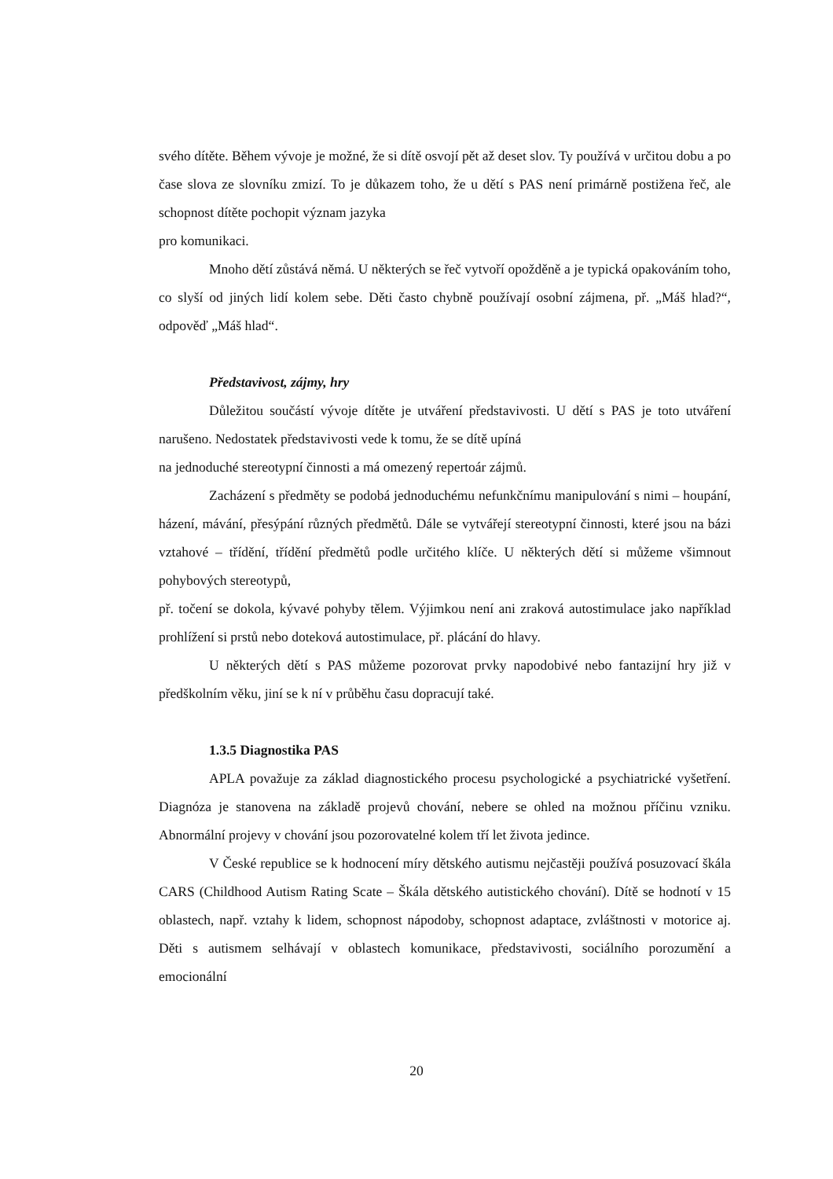svého dítěte. Během vývoje je možné, že si dítě osvojí pět až deset slov. Ty používá v určitou dobu a po čase slova ze slovníku zmizí. To je důkazem toho, že u dětí s PAS není primárně postižena řeč, ale schopnost dítěte pochopit význam jazyka
pro komunikaci.
Mnoho dětí zůstává němá. U některých se řeč vytvoří opožděně a je typická opakováním toho, co slyší od jiných lidí kolem sebe. Děti často chybně používají osobní zájmena, př. „Máš hlad?“, odpověď „Máš hlad“.
Představivost, zájmy, hry
Důležitou součástí vývoje dítěte je utváření představivosti. U dětí s PAS je toto utváření narušeno. Nedostatek představivosti vede k tomu, že se dítě upíná
na jednoduché stereotypní činnosti a má omezený repertoár zájmů.
Zacházení s předměty se podobá jednoduchému nefunkčnímu manipulování s nimi – houpání, házení, mávání, přesýpání různých předmětů. Dále se vytvářejí stereotypní činnosti, které jsou na bázi vztahové – třídění, třídění předmětů podle určitého klíče. U některých dětí si můžeme všimnout pohybových stereotypů,
př. točení se dokola, kývavé pohyby tělem. Výjimkou není ani zraková autostimulace jako například prohlížení si prstů nebo doteková autostimulace, př. plácání do hlavy.
U některých dětí s PAS můžeme pozorovat prvky napodobivé nebo fantazijní hry již v předškolním věku, jiní se k ní v průběhu času dopracují také.
1.3.5 Diagnostika PAS
APLA považuje za základ diagnostického procesu psychologické a psychiatrické vyšetření. Diagnóza je stanovena na základě projevů chování, nebere se ohled na možnou příčinu vzniku. Abnormální projevy v chování jsou pozorovatelné kolem tří let života jedince.
V České republice se k hodnocení míry dětského autismu nejčastěji používá posuzovací škála CARS (Childhood Autism Rating Scate – Škála dětského autistického chování). Dítě se hodnotí v 15 oblastech, např. vztahy k lidem, schopnost nápodoby, schopnost adaptace, zvláštnosti v motorice aj. Děti s autismem selhávají v oblastech komunikace, představivosti, sociálního porozumění a emocionální
20